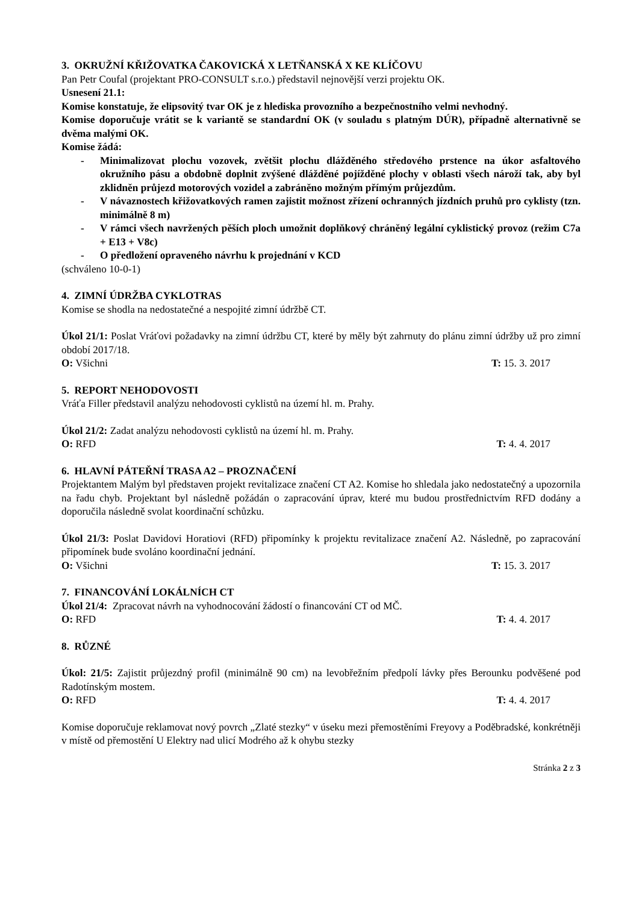3. OKRUŽNÍ KŘIŽOVATKA ČAKOVICKÁ X LETŇANSKÁ X KE KLÍČOVU
Pan Petr Coufal (projektant PRO-CONSULT s.r.o.) představil nejnovější verzi projektu OK.
Usnesení 21.1:
Komise konstatuje, že elipsovitý tvar OK je z hlediska provozního a bezpečnostního velmi nevhodný.
Komise doporučuje vrátit se k variantě se standardní OK (v souladu s platným DÚR), případně alternativně se dvěma malými OK.
Komise žádá:
- Minimalizovat plochu vozovek, zvětšit plochu dlážděného středového prstence na úkor asfaltového okružního pásu a obdobně doplnit zvýšené dlážděné pojížděné plochy v oblasti všech nároží tak, aby byl zklidněn průjezd motorových vozidel a zabráněno možným přímým průjezdům.
- V návaznostech křižovatkových ramen zajistit možnost zřízení ochranných jízdních pruhů pro cyklisty (tzn. minimálně 8 m)
- V rámci všech navržených pěších ploch umožnit doplňkový chráněný legální cyklistický provoz (režim C7a + E13 + V8c)
- O předložení opraveného návrhu k projednání v KCD
(schváleno 10-0-1)
4. ZIMNÍ ÚDRŽBA CYKLOTRAS
Komise se shodla na nedostatečné a nespojité zimní údržbě CT.
Úkol 21/1: Poslat Vráťovi požadavky na zimní údržbu CT, které by měly být zahrnuty do plánu zimní údržby už pro zimní období 2017/18.
O: Všichni T: 15. 3. 2017
5. REPORT NEHODOVOSTI
Vráťa Filler představil analýzu nehodovosti cyklistů na území hl. m. Prahy.
Úkol 21/2: Zadat analýzu nehodovosti cyklistů na území hl. m. Prahy.
O: RFD T: 4. 4. 2017
6. HLAVNÍ PÁTEŘNÍ TRASA A2 – PROZNAČENÍ
Projektantem Malým byl představen projekt revitalizace značení CT A2. Komise ho shledala jako nedostatečný a upozornila na řadu chyb. Projektant byl následně požádán o zapracování úprav, které mu budou prostřednictvím RFD dodány a doporučila následně svolat koordinační schůzku.
Úkol 21/3: Poslat Davidovi Horatiovi (RFD) připomínky k projektu revitalizace značení A2. Následně, po zapracování připomínek bude svoláno koordinační jednání.
O: Všichni T: 15. 3. 2017
7. FINANCOVÁNÍ LOKÁLNÍCH CT
Úkol 21/4: Zpracovat návrh na vyhodnocování žádostí o financování CT od MČ.
O: RFD T: 4. 4. 2017
8. RŮZNÉ
Úkol: 21/5: Zajistit průjezdný profil (minimálně 90 cm) na levobřežním předpolí lávky přes Berounku podvěšené pod Radotínským mostem.
O: RFD T: 4. 4. 2017
Komise doporučuje reklamovat nový povrch „Zlaté stezky“ v úseku mezi přemostěními Freyovy a Poděbradské, konkrétněji v místě od přemostění U Elektry nad ulicí Modrého až k ohybu stezky
Stránka 2 z 3